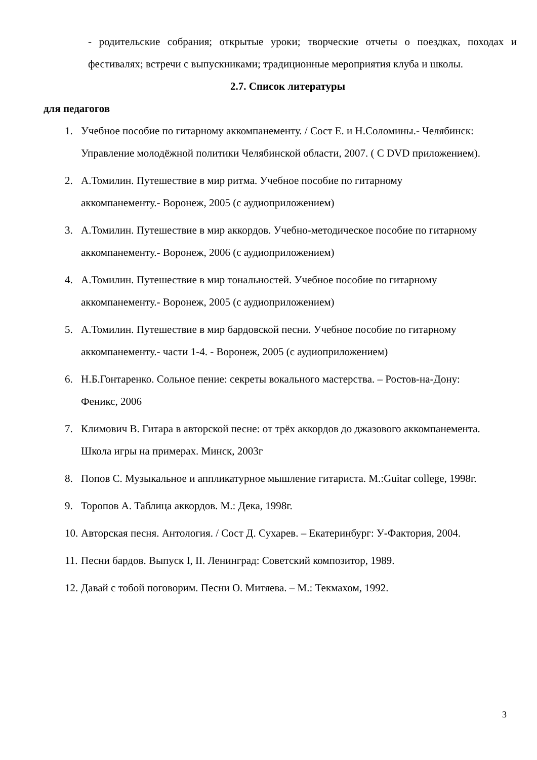- родительские собрания; открытые уроки; творческие отчеты о поездках, походах и фестивалях; встречи с выпускниками; традиционные мероприятия клуба и школы.
2.7. Список литературы
для педагогов
1. Учебное пособие по гитарному аккомпанементу. / Сост Е. и Н.Соломины.- Челябинск: Управление молодёжной политики Челябинской области, 2007. ( С DVD приложением).
2. А.Томилин. Путешествие в мир ритма. Учебное пособие по гитарному аккомпанементу.- Воронеж, 2005 (с аудиоприложением)
3. А.Томилин. Путешествие в мир аккордов. Учебно-методическое пособие по гитарному аккомпанементу.- Воронеж, 2006 (с аудиоприложением)
4. А.Томилин. Путешествие в мир тональностей. Учебное пособие по гитарному аккомпанементу.- Воронеж, 2005 (с аудиоприложением)
5. А.Томилин. Путешествие в мир бардовской песни. Учебное пособие по гитарному аккомпанементу.- части 1-4. - Воронеж, 2005 (с аудиоприложением)
6. Н.Б.Гонтаренко. Сольное пение: секреты вокального мастерства. – Ростов-на-Дону: Феникс, 2006
7. Климович В. Гитара в авторской песне: от трёх аккордов до джазового аккомпанемента. Школа игры на примерах. Минск, 2003г
8. Попов С. Музыкальное и аппликатурное мышление гитариста. М.:Guitar college, 1998г.
9. Торопов А. Таблица аккордов. М.: Дека, 1998г.
10. Авторская песня. Антология. / Сост Д. Сухарев. – Екатеринбург: У-Фактория, 2004.
11. Песни бардов. Выпуск I, II. Ленинград: Советский композитор, 1989.
12. Давай с тобой поговорим. Песни О. Митяева. – М.: Текмахом, 1992.
3